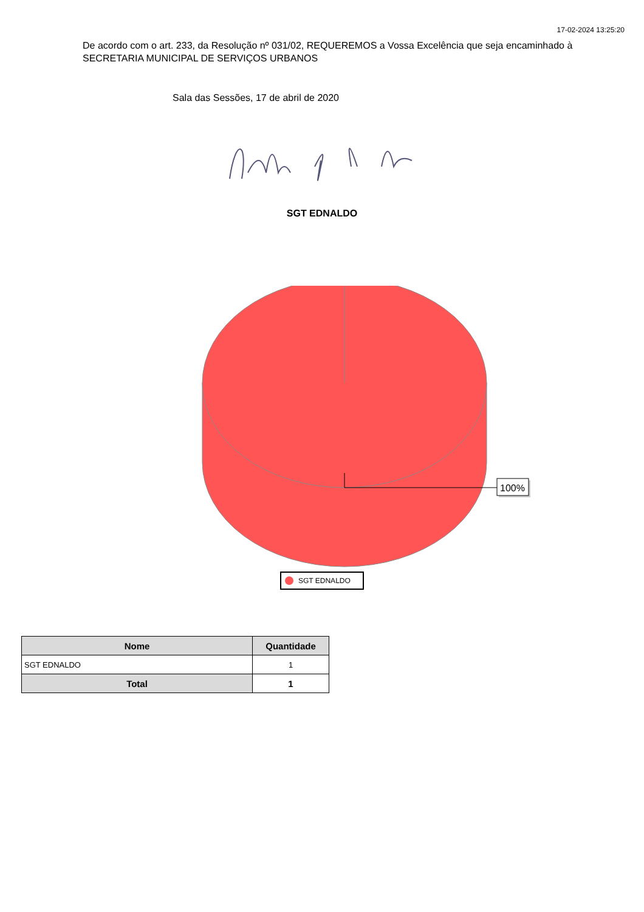17-02-2024 13:25:20
De acordo com o art. 233, da Resolução nº 031/02, REQUEREMOS a Vossa Excelência que seja encaminhado à SECRETARIA MUNICIPAL DE SERVIÇOS URBANOS
Sala das Sessões, 17 de abril de 2020
SGT EDNALDO
100%
SGT EDNALDO
| Nome | Quantidade |
| --- | --- |
| SGT EDNALDO | 1 |
| Total | 1 |